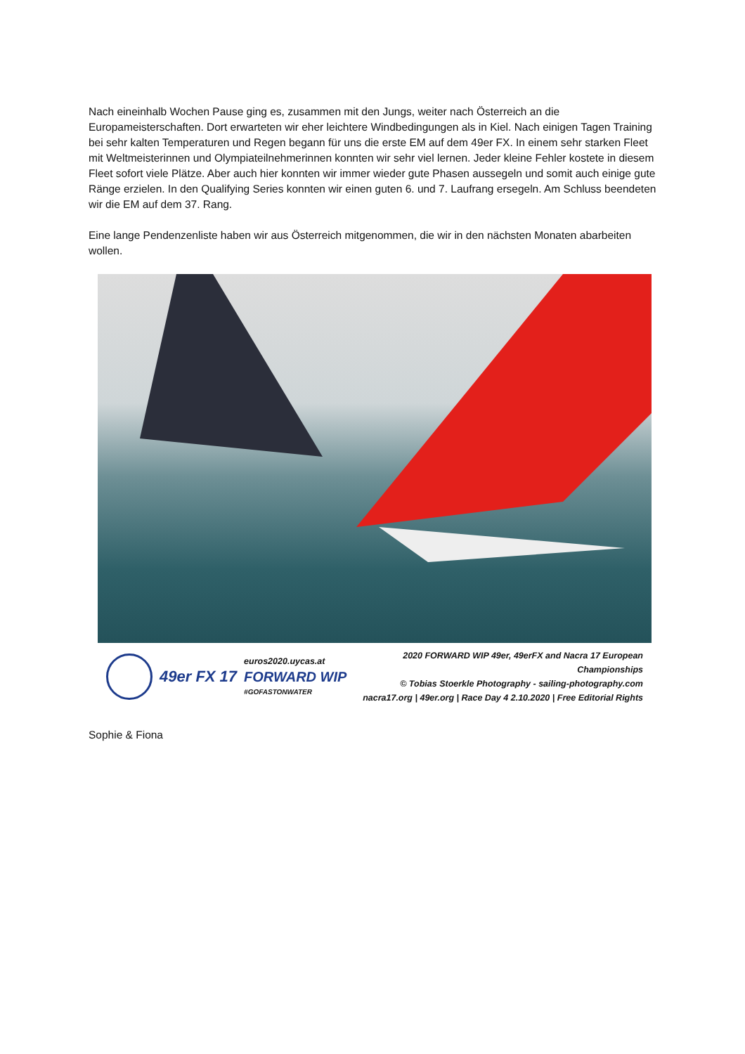Nach eineinhalb Wochen Pause ging es, zusammen mit den Jungs, weiter nach Österreich an die Europameisterschaften. Dort erwarteten wir eher leichtere Windbedingungen als in Kiel. Nach einigen Tagen Training bei sehr kalten Temperaturen und Regen begann für uns die erste EM auf dem 49er FX. In einem sehr starken Fleet mit Weltmeisterinnen und Olympiateilnehmerinnen konnten wir sehr viel lernen. Jeder kleine Fehler kostete in diesem Fleet sofort viele Plätze. Aber auch hier konnten wir immer wieder gute Phasen aussegeln und somit auch einige gute Ränge erzielen. In den Qualifying Series konnten wir einen guten 6. und 7. Laufrang ersegeln. Am Schluss beendeten wir die EM auf dem 37. Rang.
Eine lange Pendenzenliste haben wir aus Österreich mitgenommen, die wir in den nächsten Monaten abarbeiten wollen.
49er FX 17
euros2020.uycas.at
FORWARD WIP
#GOFASTONWATER
2020 FORWARD WIP 49er, 49erFX and Nacra 17 European Championships
© Tobias Stoerkle Photography - sailing-photography.com
nacra17.org | 49er.org | Race Day 4 2.10.2020 | Free Editorial Rights
Sophie & Fiona